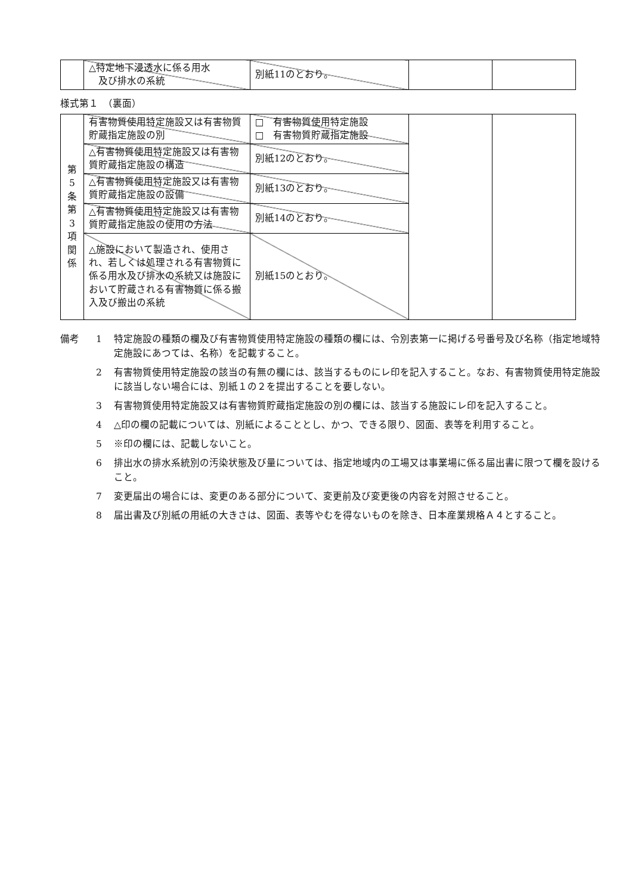| | △特定地下浸透水に係る用水 及び排水の系統 | 別紙11のとおり。 | | |
様式第１　（裏面）
| 第 5 条 第 3 項 関 係 | 有害物質使用特定施設又は有害物質貯蔵指定施設の別 | □ 有害物質使用特定施設 □ 有害物質貯蔵指定施設 | | |
| | △有害物質使用特定施設又は有害物質貯蔵指定施設の構造 | 別紙12のとおり。 | | |
| | △有害物質使用特定施設又は有害物質貯蔵指定施設の設備 | 別紙13のとおり。 | | |
| | △有害物質使用特定施設又は有害物質貯蔵指定施設の使用の方法 | 別紙14のとおり。 | | |
| | △施設において製造され、使用され、若しくは処理される有害物質に係る用水及び排水の系統又は施設において貯蔵される有害物質に係る搬入及び搬出の系統 | 別紙15のとおり。 | | |
備考 1 特定施設の種類の欄及び有害物質使用特定施設の種類の欄には、令別表第一に掲げる号番号及び名称（指定地域特定施設にあつては、名称）を記載すること。
2 有害物質使用特定施設の該当の有無の欄には、該当するものにレ印を記入すること。なお、有害物質使用特定施設に該当しない場合には、別紙１の２を提出することを要しない。
3 有害物質使用特定施設又は有害物質貯蔵指定施設の別の欄には、該当する施設にレ印を記入すること。
4 △印の欄の記載については、別紙によることとし、かつ、できる限り、図面、表等を利用すること。
5 ※印の欄には、記載しないこと。
6 排出水の排水系統別の汚染状態及び量については、指定地域内の工場又は事業場に係る届出書に限つて欄を設けること。
7 変更届出の場合には、変更のある部分について、変更前及び変更後の内容を対照させること。
8 届出書及び別紙の用紙の大きさは、図面、表等やむを得ないものを除き、日本産業規格Ａ４とすること。